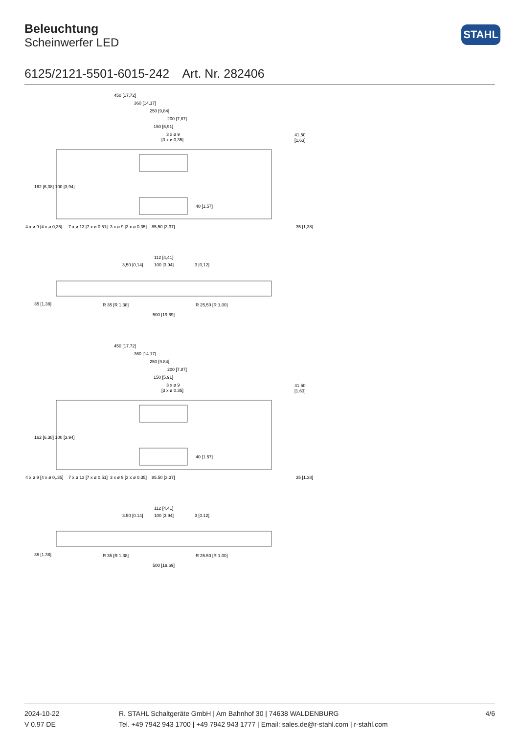Beleuchtung
Scheinwerfer LED
STAHL
6125/2121-5501-6015-242 Art. Nr. 282406
450 [17,72]
360 [14,17]
250 [9,84]
200 [7,87]
150 [5,91]
3 x ø 9
[3 x ø 0,35]
41,50
[1,63]
4 x ø 9 [4 x ø 0,35]
7 x ø 13 [7 x ø 0,51]
3 x ø 9 [3 x ø 0,35]
85,50 [3,37]
35 [1,38]
162 [6,38] 100 [3,94]
40 [1,57]
112 [4,41]
100 [3,94]
3,50 [0,14]
3 [0,12]
R 35 [R 1,38]
R 25,50 [R 1,00]
500 [19,69]
35 [1,38]
450 [17.72]
360 [14.17]
250 [9.84]
200 [7.87]
150 [5.91]
3 x ø 9
[3 x ø 0.35]
41.50
[1.63]
4 x ø 9 [4 x ø 0,.35]
7 x ø 13 [7 x ø 0.51]
3 x ø 9 [3 x ø 0.35]
85.50 [3.37]
35 [1.38]
162 [6.38] 100 [3.94]
40 [1.57]
112 [4.41]
100 [3.94]
3.50 [0.14]
3 [0.12]
R 35 [R 1.38]
R 25.50 [R 1.00]
500 [19.69]
35 [1.38]
2024-10-22
V 0.97 DE
R. STAHL Schaltgeräte GmbH | Am Bahnhof 30 | 74638 WALDENBURG
Tel. +49 7942 943 1700 | +49 7942 943 1777 | Email: sales.de@r-stahl.com | r-stahl.com
4/6